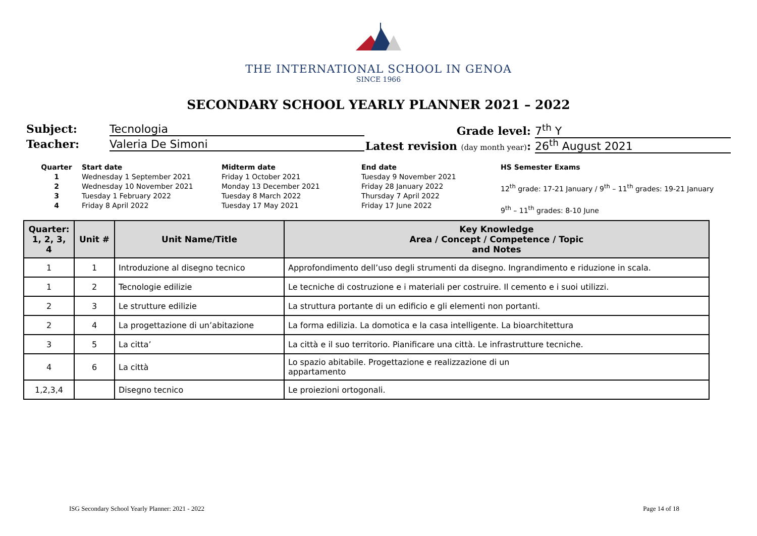THE INTERNATIONAL SCHOOL IN GENOA
SINCE 1966
SECONDARY SCHOOL YEARLY PLANNER 2021 – 2022
Subject: Tecnologia
Teacher: Valeria De Simoni
Grade level: 7<sup>th</sup> Y
Latest revision (day month year): 26<sup>th</sup> August 2021
Quarter
1234
Start date
Wednesday 1 September 2021
Wednesday 10 November 2021
Tuesday 1 February 2022
Friday 8 April 2022
Midterm date
Friday 1 October 2021
Monday 13 December 2021
Tuesday 8 March 2022
Tuesday 17 May 2021
End date
Tuesday 9 November 2021
Friday 28 January 2022
Thursday 7 April 2022
Friday 17 June 2022
HS Semester Exams
12<sup>th</sup> grade: 17-21 January / 9<sup>th</sup> – 11<sup>th</sup> grades: 19-21 January
9<sup>th</sup> – 11<sup>th</sup> grades: 8-10 June
| Quarter: 1, 2, 3, 4 | Unit # | Unit Name/Title | Key Knowledge Area / Concept / Competence / Topic and Notes |
| --- | --- | --- | --- |
| 1 | 1 | Introduzione al disegno tecnico | Approfondimento dell’uso degli strumenti da disegno. Ingrandimento e riduzione in scala. |
| 1 | 2 | Tecnologie edilizie | Le tecniche di costruzione e i materiali per costruire. Il cemento e i suoi utilizzi. |
| 2 | 3 | Le strutture edilizie | La struttura portante di un edificio e gli elementi non portanti. |
| 2 | 4 | La progettazione di un’abitazione | La forma edilizia. La domotica e la casa intelligente. La bioarchitettura |
| 3 | 5 | La citta’ | La città e il suo territorio. Pianificare una città. Le infrastrutture tecniche. |
| 4 | 6 | La città | Lo spazio abitabile. Progettazione e realizzazione di un appartamento |
| 1,2,3,4 | | Disegno tecnico | Le proiezioni ortogonali. |
ISG Secondary School Yearly Planner: 2021 - 2022 Page 14 of 18